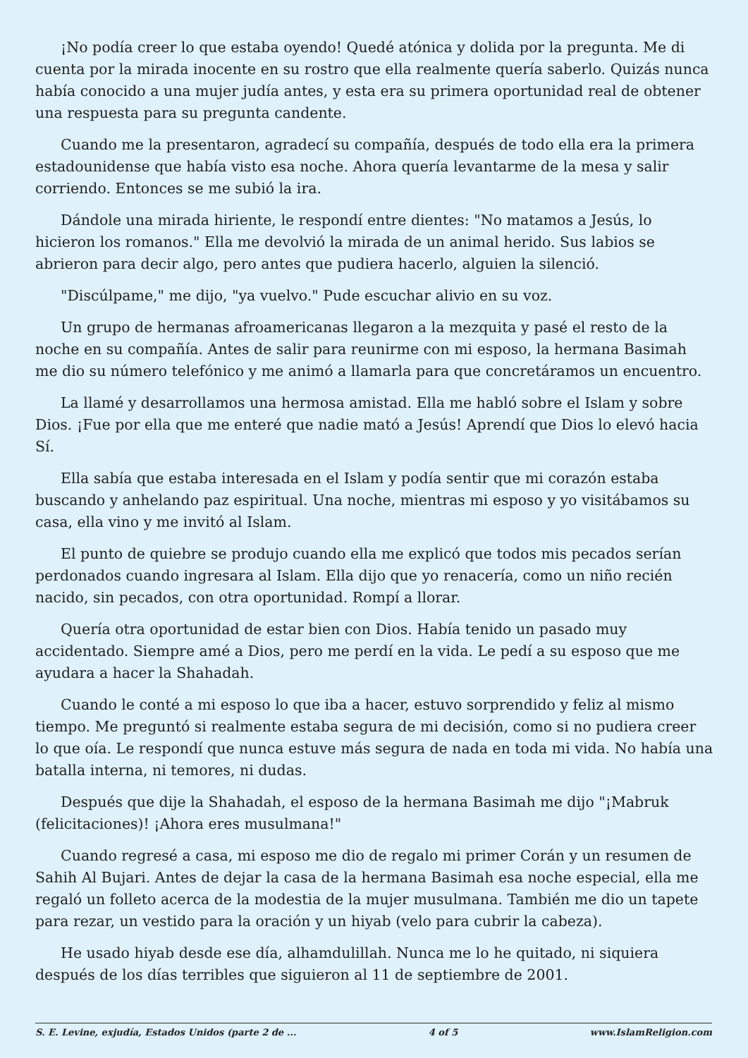¡No podía creer lo que estaba oyendo! Quedé atónica y dolida por la pregunta. Me di cuenta por la mirada inocente en su rostro que ella realmente quería saberlo. Quizás nunca había conocido a una mujer judía antes, y esta era su primera oportunidad real de obtener una respuesta para su pregunta candente.
Cuando me la presentaron, agradecí su compañía, después de todo ella era la primera estadounidense que había visto esa noche. Ahora quería levantarme de la mesa y salir corriendo. Entonces se me subió la ira.
Dándole una mirada hiriente, le respondí entre dientes: "No matamos a Jesús, lo hicieron los romanos." Ella me devolvió la mirada de un animal herido. Sus labios se abrieron para decir algo, pero antes que pudiera hacerlo, alguien la silenció.
"Discúlpame," me dijo, "ya vuelvo." Pude escuchar alivio en su voz.
Un grupo de hermanas afroamericanas llegaron a la mezquita y pasé el resto de la noche en su compañía. Antes de salir para reunirme con mi esposo, la hermana Basimah me dio su número telefónico y me animó a llamarla para que concretáramos un encuentro.
La llamé y desarrollamos una hermosa amistad. Ella me habló sobre el Islam y sobre Dios. ¡Fue por ella que me enteré que nadie mató a Jesús! Aprendí que Dios lo elevó hacia Sí.
Ella sabía que estaba interesada en el Islam y podía sentir que mi corazón estaba buscando y anhelando paz espiritual. Una noche, mientras mi esposo y yo visitábamos su casa, ella vino y me invitó al Islam.
El punto de quiebre se produjo cuando ella me explicó que todos mis pecados serían perdonados cuando ingresara al Islam. Ella dijo que yo renacería, como un niño recién nacido, sin pecados, con otra oportunidad. Rompí a llorar.
Quería otra oportunidad de estar bien con Dios. Había tenido un pasado muy accidentado. Siempre amé a Dios, pero me perdí en la vida. Le pedí a su esposo que me ayudara a hacer la Shahadah.
Cuando le conté a mi esposo lo que iba a hacer, estuvo sorprendido y feliz al mismo tiempo. Me preguntó si realmente estaba segura de mi decisión, como si no pudiera creer lo que oía. Le respondí que nunca estuve más segura de nada en toda mi vida. No había una batalla interna, ni temores, ni dudas.
Después que dije la Shahadah, el esposo de la hermana Basimah me dijo "¡Mabruk (felicitaciones)! ¡Ahora eres musulmana!"
Cuando regresé a casa, mi esposo me dio de regalo mi primer Corán y un resumen de Sahih Al Bujari. Antes de dejar la casa de la hermana Basimah esa noche especial, ella me regaló un folleto acerca de la modestia de la mujer musulmana. También me dio un tapete para rezar, un vestido para la oración y un hiyab (velo para cubrir la cabeza).
He usado hiyab desde ese día, alhamdulillah. Nunca me lo he quitado, ni siquiera después de los días terribles que siguieron al 11 de septiembre de 2001.
S. E. Levine, exjudía, Estados Unidos (parte 2 de ... 4 of 5 www.IslamReligion.com